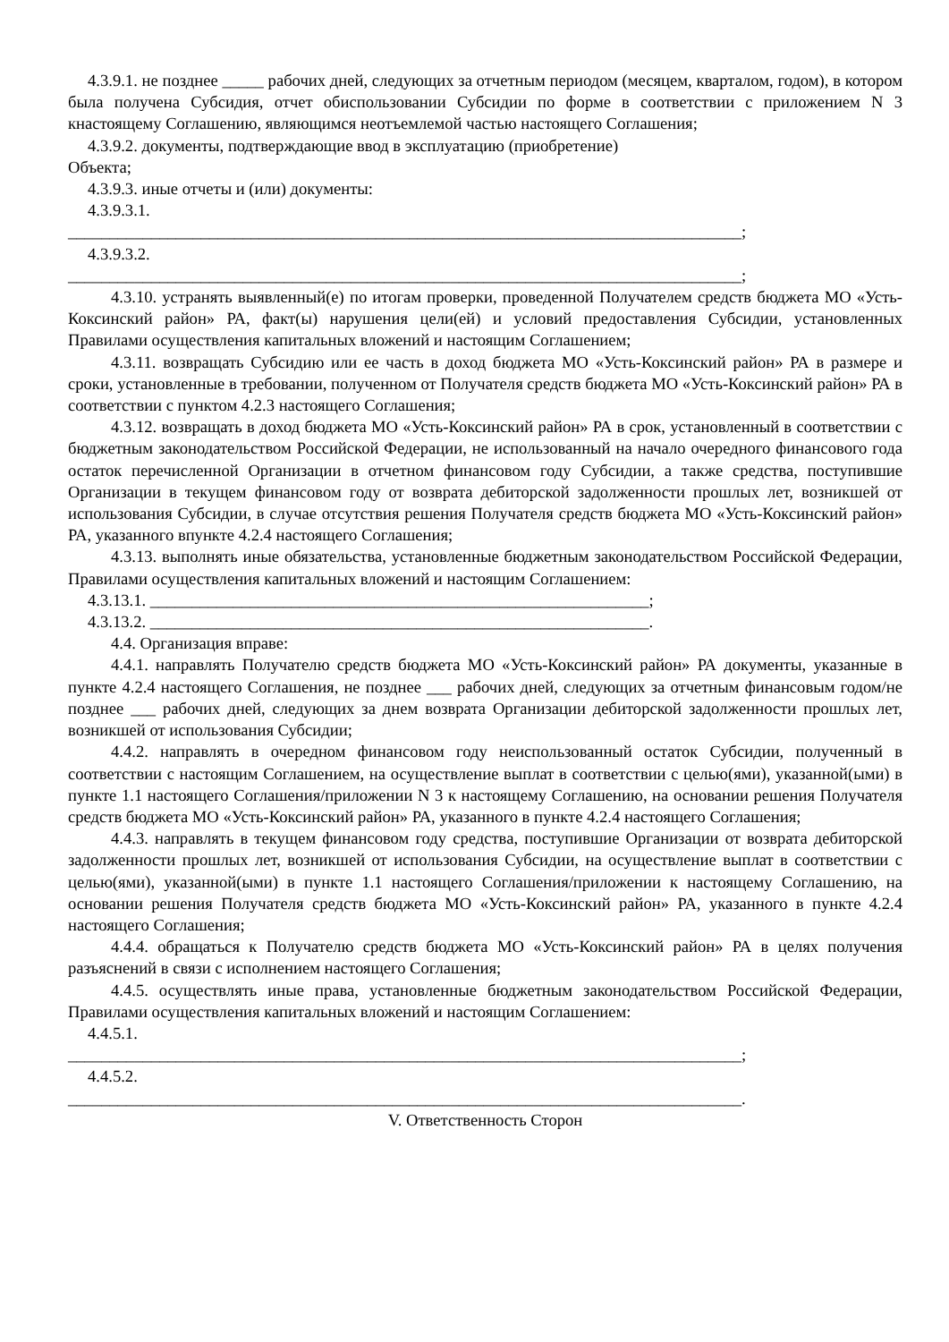4.3.9.1. не позднее _____ рабочих дней, следующих за отчетным периодом (месяцем, кварталом, годом), в котором была получена Субсидия, отчет обиспользовании Субсидии по форме в соответствии с приложением N 3 кнастоящему Соглашению, являющимся неотъемлемой частью настоящего Соглашения;
4.3.9.2. документы, подтверждающие ввод в эксплуатацию (приобретение)
Объекта;
4.3.9.3. иные отчеты и (или) документы:
4.3.9.3.1.
_________________________________________________________________________________;
4.3.9.3.2.
_________________________________________________________________________________;
4.3.10. устранять выявленный(е) по итогам проверки, проведенной Получателем средств бюджета МО «Усть-Коксинский район» РА, факт(ы) нарушения цели(ей) и условий предоставления Субсидии, установленных Правилами осуществления капитальных вложений и настоящим Соглашением;
4.3.11. возвращать Субсидию или ее часть в доход бюджета МО «Усть-Коксинский район» РА в размере и сроки, установленные в требовании, полученном от Получателя средств бюджета МО «Усть-Коксинский район» РА в соответствии с пунктом 4.2.3 настоящего Соглашения;
4.3.12. возвращать в доход бюджета МО «Усть-Коксинский район» РА в срок, установленный в соответствии с бюджетным законодательством Российской Федерации, не использованный на начало очередного финансового года остаток перечисленной Организации в отчетном финансовом году Субсидии, а также средства, поступившие Организации в текущем финансовом году от возврата дебиторской задолженности прошлых лет, возникшей от использования Субсидии, в случае отсутствия решения Получателя средств бюджета МО «Усть-Коксинский район» РА, указанного впункте 4.2.4 настоящего Соглашения;
4.3.13. выполнять иные обязательства, установленные бюджетным законодательством Российской Федерации, Правилами осуществления капитальных вложений и настоящим Соглашением:
4.3.13.1. ____________________________________________________________;
4.3.13.2. ____________________________________________________________.
4.4. Организация вправе:
4.4.1. направлять Получателю средств бюджета МО «Усть-Коксинский район» РА документы, указанные в пункте 4.2.4 настоящего Соглашения, не позднее ___ рабочих дней, следующих за отчетным финансовым годом/не позднее ___ рабочих дней, следующих за днем возврата Организации дебиторской задолженности прошлых лет, возникшей от использования Субсидии;
4.4.2. направлять в очередном финансовом году неиспользованный остаток Субсидии, полученный в соответствии с настоящим Соглашением, на осуществление выплат в соответствии с целью(ями), указанной(ыми) в пункте 1.1 настоящего Соглашения/приложении N 3 к настоящему Соглашению, на основании решения Получателя средств бюджета МО «Усть-Коксинский район» РА, указанного в пункте 4.2.4 настоящего Соглашения;
4.4.3. направлять в текущем финансовом году средства, поступившие Организации от возврата дебиторской задолженности прошлых лет, возникшей от использования Субсидии, на осуществление выплат в соответствии с целью(ями), указанной(ыми) в пункте 1.1 настоящего Соглашения/приложении к настоящему Соглашению, на основании решения Получателя средств бюджета МО «Усть-Коксинский район» РА, указанного в пункте 4.2.4 настоящего Соглашения;
4.4.4. обращаться к Получателю средств бюджета МО «Усть-Коксинский район» РА в целях получения разъяснений в связи с исполнением настоящего Соглашения;
4.4.5. осуществлять иные права, установленные бюджетным законодательством Российской Федерации, Правилами осуществления капитальных вложений и настоящим Соглашением:
4.4.5.1.
_________________________________________________________________________________;
4.4.5.2.
_________________________________________________________________________________.
V. Ответственность Сторон